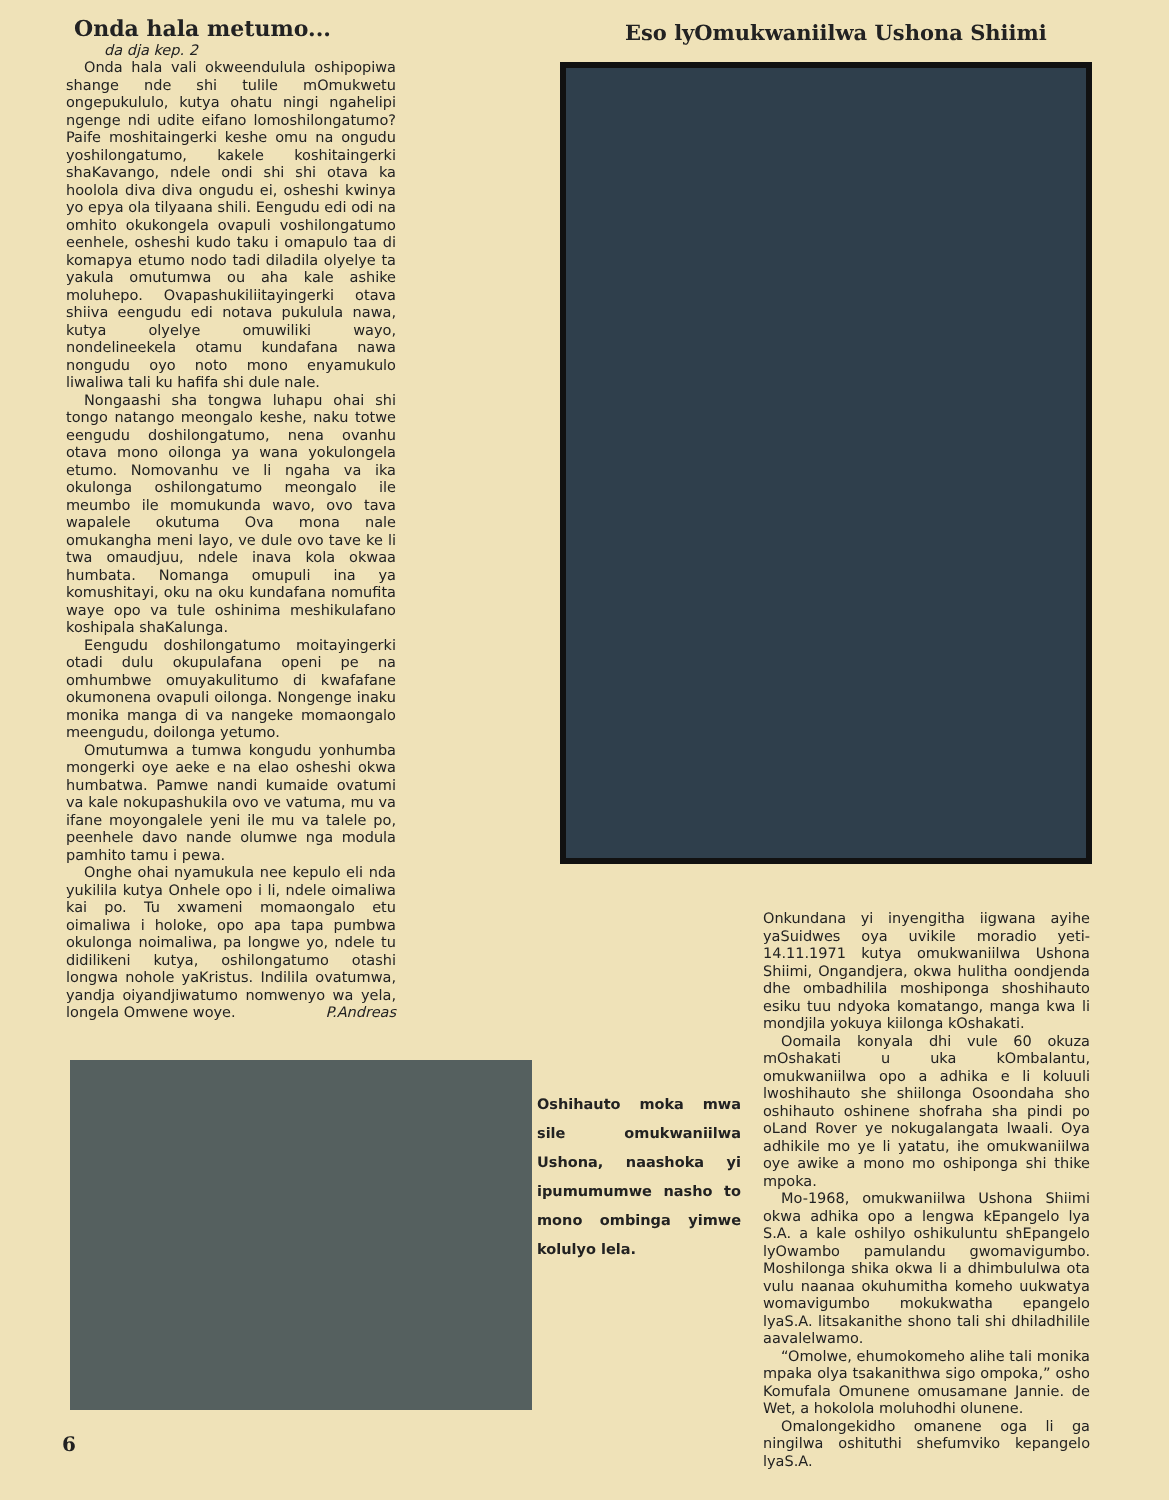Onda hala metumo...
da dja kep. 2
Onda hala vali okweendulula oshipopiwa shange nde shi tulile mOmukwetu ongepukululo, kutya ohatu ningi ngahelipi ngenge ndi udite eifano lomoshilongatumo? Paife moshitaingerki keshe omu na ongudu yoshilongatumo, kakele koshitaingerki shaKavango, ndele ondi shi shi otava ka hoolola diva diva ongudu ei, osheshi kwinya yo epya ola tilyaana shili. Eengudu edi odi na omhito okukongela ovapuli voshilongatumo eenhele, osheshi kudo taku i omapulo taa di komapya etumo nodo tadi diladila olyelye ta yakula omutumwa ou aha kale ashike moluhepo. Ovapashukiliitayingerki otava shiiva eengudu edi notava pukulula nawa, kutya olyelye omuwiliki wayo, nondelineekela otamu kundafana nawa nongudu oyo noto mono enyamukulo liwaliwa tali ku hafifa shi dule nale.
Nongaashi sha tongwa luhapu ohai shi tongo natango meongalo keshe, naku totwe eengudu doshilongatumo, nena ovanhu otava mono oilonga ya wana yokulongela etumo. Nomovanhu ve li ngaha va ika okulonga oshilongatumo meongalo ile meumbo ile momukunda wavo, ovo tava wapalele okutuma Ova mona nale omukangha meni layo, ve dule ovo tave ke li twa omaudjuu, ndele inava kola okwaa humbata. Nomanga omupuli ina ya komushitayi, oku na oku kundafana nomufita waye opo va tule oshinima meshikulafano koshipala shaKalunga.
Eengudu doshilongatumo moitayingerki otadi dulu okupulafana openi pe na omhumbwe omuyakulitumo di kwafafane okumonena ovapuli oilonga. Nongenge inaku monika manga di va nangeke momaongalo meengudu, doilonga yetumo.
Omutumwa a tumwa kongudu yonhumba mongerki oye aeke e na elao osheshi okwa humbatwa. Pamwe nandi kumaide ovatumi va kale nokupashukila ovo ve vatuma, mu va ifane moyongalele yeni ile mu va talele po, peenhele davo nande olumwe nga modula pamhito tamu i pewa.
Onghe ohai nyamukula nee kepulo eli nda yukilila kutya Onhele opo i li, ndele oimaliwa kai po. Tu xwameni momaongalo etu oimaliwa i holoke, opo apa tapa pumbwa okulonga noimaliwa, pa longwe yo, ndele tu didilikeni kutya, oshilongatumo otashi longwa nohole yaKristus. Indilila ovatumwa, yandja oiyandjiwatumo nomwenyo wa yela, longela Omwene woye. P.Andreas
Eso lyOmukwaniilwa Ushona Shiimi
Oshihauto moka mwa sile omukwaniilwa Ushona, naashoka yi ipumumumwe nasho to mono ombinga yimwe kolulyo lela.
Onkundana yi inyengitha iigwana ayihe yaSuidwes oya uvikile moradio yeti-14.11.1971 kutya omukwaniilwa Ushona Shiimi, Ongandjera, okwa hulitha oondjenda dhe ombadhilila moshiponga shoshihauto esiku tuu ndyoka komatango, manga kwa li mondjila yokuya kiilonga kOshakati.
Oomaila konyala dhi vule 60 okuza mOshakati u uka kOmbalantu, omukwaniilwa opo a adhika e li koluuli lwoshihauto she shiilonga Osoondaha sho oshihauto oshinene shofraha sha pindi po oLand Rover ye nokugalangata lwaali. Oya adhikile mo ye li yatatu, ihe omukwaniilwa oye awike a mono mo oshiponga shi thike mpoka.
Mo-1968, omukwaniilwa Ushona Shiimi okwa adhika opo a lengwa kEpangelo lya S.A. a kale oshilyo oshikuluntu shEpangelo lyOwambo pamulandu gwomavigumbo. Moshilonga shika okwa li a dhimbululwa ota vulu naanaa okuhumitha komeho uukwatya womavigumbo mokukwatha epangelo lyaS.A. litsakanithe shono tali shi dhiladhilile aavalelwamo.
“Omolwe, ehumokomeho alihe tali monika mpaka olya tsakanithwa sigo ompoka,” osho Komufala Omunene omusamane Jannie. de Wet, a hokolola moluhodhi olunene.
Omalongekidho omanene oga li ga ningilwa oshituthi shefumviko kepangelo lyaS.A.
6